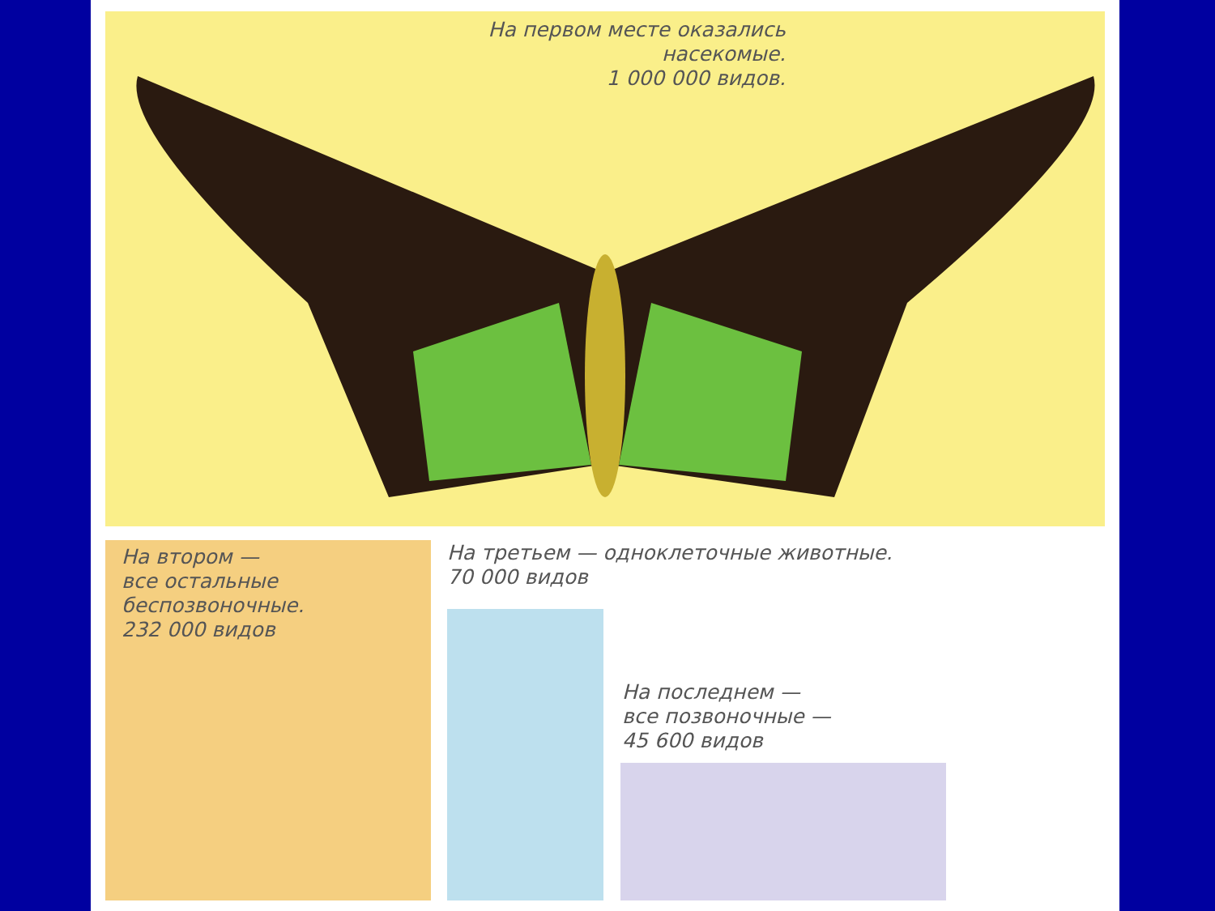На первом месте оказались
насекомые.
1 000 000 видов.
На втором —
все остальные
беспозвоночные.
232 000 видов
На третьем — одноклеточные животные.
70 000 видов
На последнем —
все позвоночные —
45 600 видов